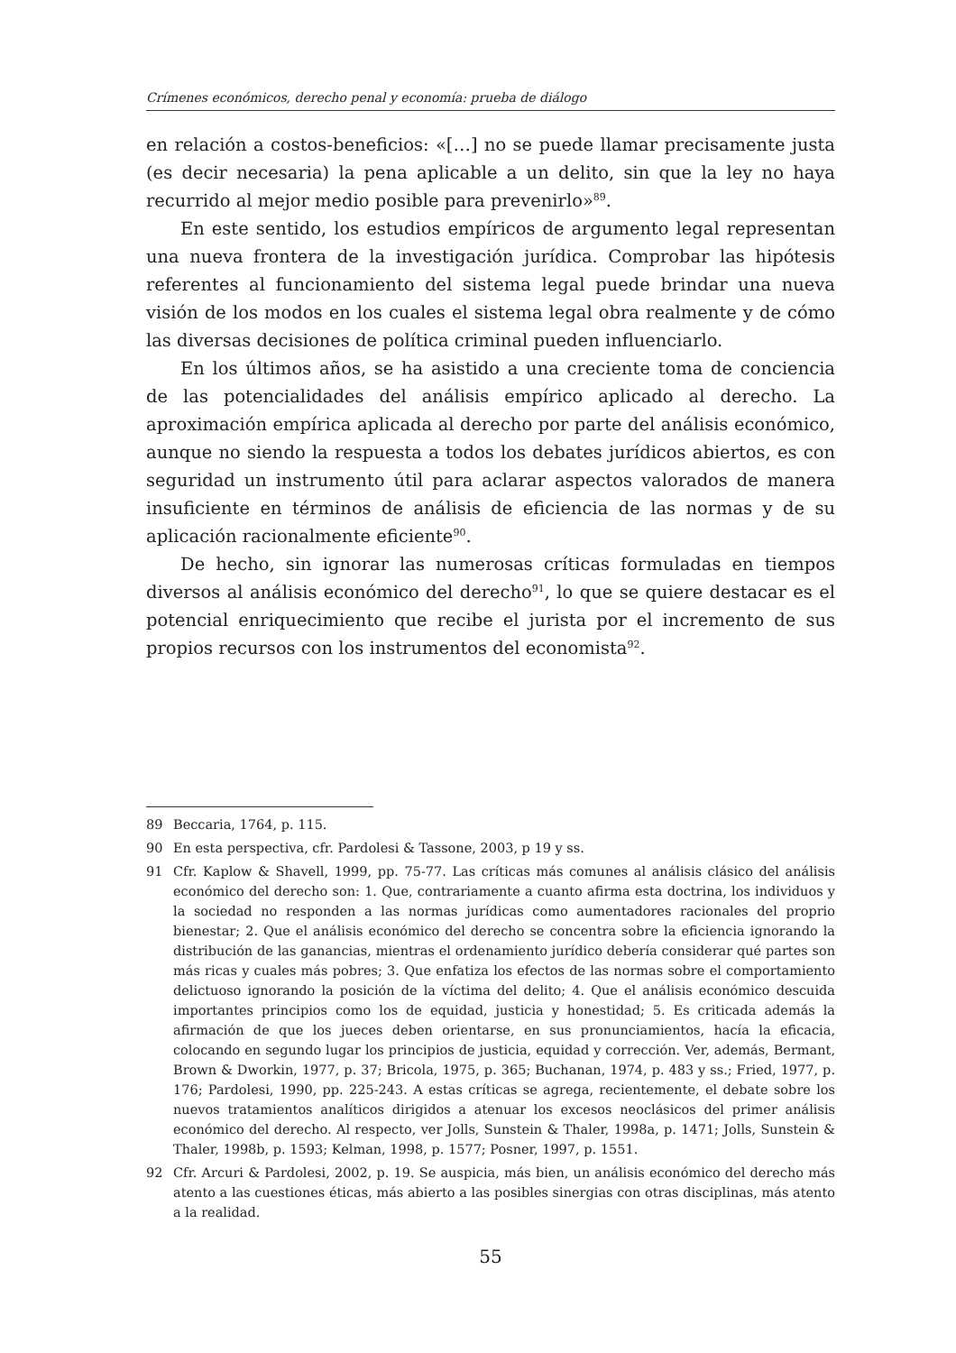Crímenes económicos, derecho penal y economía: prueba de diálogo
en relación a costos-beneficios: «[…] no se puede llamar precisamente justa (es decir necesaria) la pena aplicable a un delito, sin que la ley no haya recurrido al mejor medio posible para prevenirlo»<sup>89</sup>.
En este sentido, los estudios empíricos de argumento legal representan una nueva frontera de la investigación jurídica. Comprobar las hipótesis referentes al funcionamiento del sistema legal puede brindar una nueva visión de los modos en los cuales el sistema legal obra realmente y de cómo las diversas decisiones de política criminal pueden influenciarlo.
En los últimos años, se ha asistido a una creciente toma de conciencia de las potencialidades del análisis empírico aplicado al derecho. La aproximación empírica aplicada al derecho por parte del análisis económico, aunque no siendo la respuesta a todos los debates jurídicos abiertos, es con seguridad un instrumento útil para aclarar aspectos valorados de manera insuficiente en términos de análisis de eficiencia de las normas y de su aplicación racionalmente eficiente<sup>90</sup>.
De hecho, sin ignorar las numerosas críticas formuladas en tiempos diversos al análisis económico del derecho<sup>91</sup>, lo que se quiere destacar es el potencial enriquecimiento que recibe el jurista por el incremento de sus propios recursos con los instrumentos del economista<sup>92</sup>.
89 Beccaria, 1764, p. 115.
90 En esta perspectiva, cfr. Pardolesi & Tassone, 2003, p 19 y ss.
91 Cfr. Kaplow & Shavell, 1999, pp. 75-77. Las críticas más comunes al análisis clásico del análisis económico del derecho son: 1. Que, contrariamente a cuanto afirma esta doctrina, los individuos y la sociedad no responden a las normas jurídicas como aumentadores racionales del proprio bienestar; 2. Que el análisis económico del derecho se concentra sobre la eficiencia ignorando la distribución de las ganancias, mientras el ordenamiento jurídico debería considerar qué partes son más ricas y cuales más pobres; 3. Que enfatiza los efectos de las normas sobre el comportamiento delictuoso ignorando la posición de la víctima del delito; 4. Que el análisis económico descuida importantes principios como los de equidad, justicia y honestidad; 5. Es criticada además la afirmación de que los jueces deben orientarse, en sus pronunciamientos, hacía la eficacia, colocando en segundo lugar los principios de justicia, equidad y corrección. Ver, además, Bermant, Brown & Dworkin, 1977, p. 37; Bricola, 1975, p. 365; Buchanan, 1974, p. 483 y ss.; Fried, 1977, p. 176; Pardolesi, 1990, pp. 225-243. A estas críticas se agrega, recientemente, el debate sobre los nuevos tratamientos analíticos dirigidos a atenuar los excesos neoclásicos del primer análisis económico del derecho. Al respecto, ver Jolls, Sunstein & Thaler, 1998a, p. 1471; Jolls, Sunstein & Thaler, 1998b, p. 1593; Kelman, 1998, p. 1577; Posner, 1997, p. 1551.
92 Cfr. Arcuri & Pardolesi, 2002, p. 19. Se auspicia, más bien, un análisis económico del derecho más atento a las cuestiones éticas, más abierto a las posibles sinergias con otras disciplinas, más atento a la realidad.
55